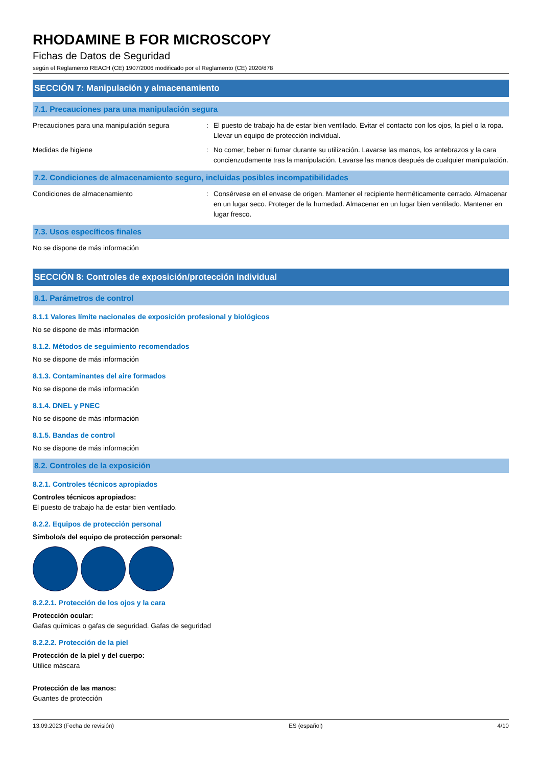RHODAMINE B FOR MICROSCOPY
Fichas de Datos de Seguridad
según el Reglamento REACH (CE) 1907/2006 modificado por el Reglamento (CE) 2020/878
SECCIÓN 7: Manipulación y almacenamiento
7.1. Precauciones para una manipulación segura
Precauciones para una manipulación segura : El puesto de trabajo ha de estar bien ventilado. Evitar el contacto con los ojos, la piel o la ropa. Llevar un equipo de protección individual.
Medidas de higiene : No comer, beber ni fumar durante su utilización. Lavarse las manos, los antebrazos y la cara concienzudamente tras la manipulación. Lavarse las manos después de cualquier manipulación.
7.2. Condiciones de almacenamiento seguro, incluidas posibles incompatibilidades
Condiciones de almacenamiento : Consérvese en el envase de origen. Mantener el recipiente herméticamente cerrado. Almacenar en un lugar seco. Proteger de la humedad. Almacenar en un lugar bien ventilado. Mantener en lugar fresco.
7.3. Usos específicos finales
No se dispone de más información
SECCIÓN 8: Controles de exposición/protección individual
8.1. Parámetros de control
8.1.1 Valores límite nacionales de exposición profesional y biológicos
No se dispone de más información
8.1.2. Métodos de seguimiento recomendados
No se dispone de más información
8.1.3. Contaminantes del aire formados
No se dispone de más información
8.1.4. DNEL y PNEC
No se dispone de más información
8.1.5. Bandas de control
No se dispone de más información
8.2. Controles de la exposición
8.2.1. Controles técnicos apropiados
Controles técnicos apropiados:
El puesto de trabajo ha de estar bien ventilado.
8.2.2. Equipos de protección personal
Símbolo/s del equipo de protección personal:
8.2.2.1. Protección de los ojos y la cara
Protección ocular:
Gafas químicas o gafas de seguridad. Gafas de seguridad
8.2.2.2. Protección de la piel
Protección de la piel y del cuerpo:
Utilice máscara
Protección de las manos:
Guantes de protección
13.09.2023 (Fecha de revisión) ES (español) 4/10